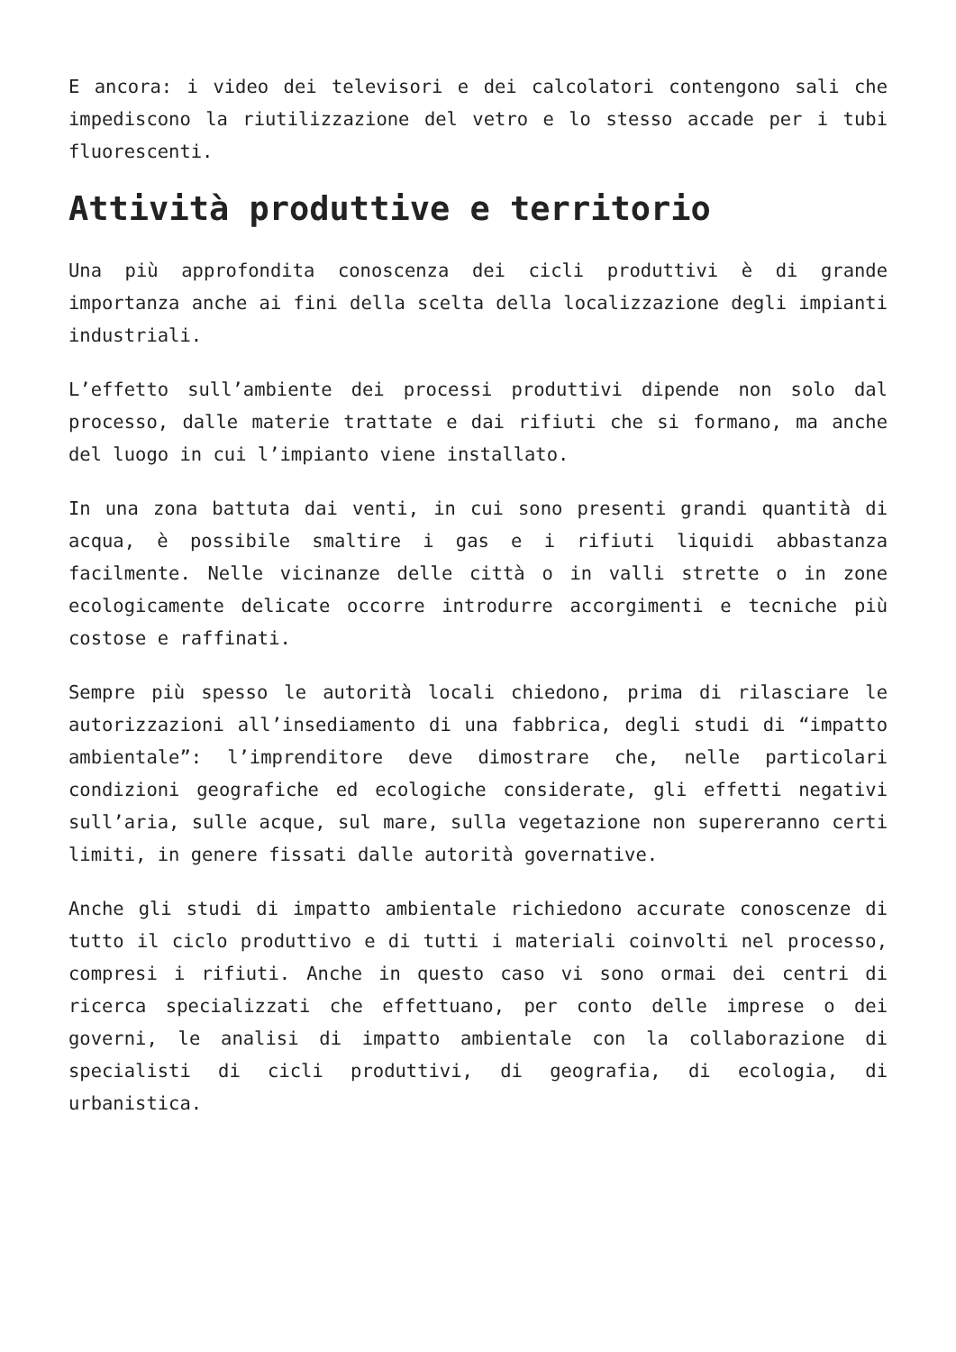E ancora: i video dei televisori e dei calcolatori contengono sali che impediscono la riutilizzazione del vetro e lo stesso accade per i tubi fluorescenti.
Attività produttive e territorio
Una più approfondita conoscenza dei cicli produttivi è di grande importanza anche ai fini della scelta della localizzazione degli impianti industriali.
L’effetto sull’ambiente dei processi produttivi dipende non solo dal processo, dalle materie trattate e dai rifiuti che si formano, ma anche del luogo in cui l’impianto viene installato.
In una zona battuta dai venti, in cui sono presenti grandi quantità di acqua, è possibile smaltire i gas e i rifiuti liquidi abbastanza facilmente. Nelle vicinanze delle città o in valli strette o in zone ecologicamente delicate occorre introdurre accorgimenti e tecniche più costose e raffinati.
Sempre più spesso le autorità locali chiedono, prima di rilasciare le autorizzazioni all’insediamento di una fabbrica, degli studi di “impatto ambientale”: l’imprenditore deve dimostrare che, nelle particolari condizioni geografiche ed ecologiche considerate, gli effetti negativi sull’aria, sulle acque, sul mare, sulla vegetazione non supereranno certi limiti, in genere fissati dalle autorità governative.
Anche gli studi di impatto ambientale richiedono accurate conoscenze di tutto il ciclo produttivo e di tutti i materiali coinvolti nel processo, compresi i rifiuti. Anche in questo caso vi sono ormai dei centri di ricerca specializzati che effettuano, per conto delle imprese o dei governi, le analisi di impatto ambientale con la collaborazione di specialisti di cicli produttivi, di geografia, di ecologia, di urbanistica.